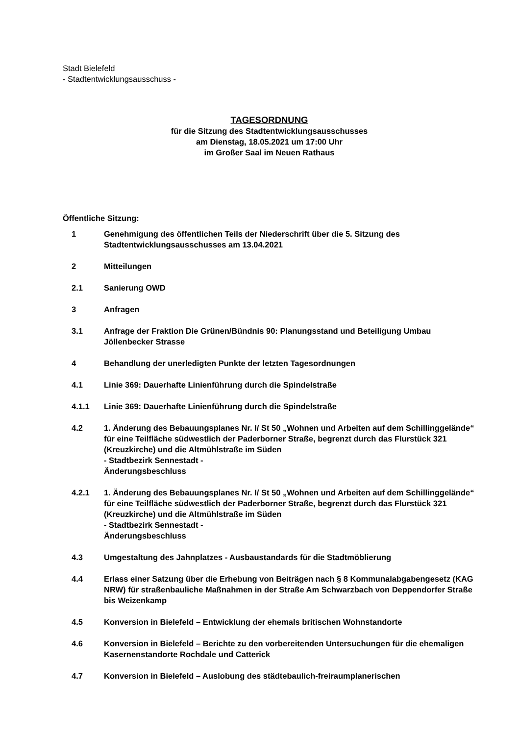Stadt Bielefeld
- Stadtentwicklungsausschuss -
TAGESORDNUNG
für die Sitzung des Stadtentwicklungsausschusses
am Dienstag, 18.05.2021 um 17:00 Uhr
im Großer Saal im Neuen Rathaus
Öffentliche Sitzung:
1 Genehmigung des öffentlichen Teils der Niederschrift über die 5. Sitzung des Stadtentwicklungsausschusses am 13.04.2021
2 Mitteilungen
2.1 Sanierung OWD
3 Anfragen
3.1 Anfrage der Fraktion Die Grünen/Bündnis 90: Planungsstand und Beteiligung Umbau Jöllenbecker Strasse
4 Behandlung der unerledigten Punkte der letzten Tagesordnungen
4.1 Linie 369: Dauerhafte Linienführung durch die Spindelstraße
4.1.1 Linie 369: Dauerhafte Linienführung durch die Spindelstraße
4.2 1. Änderung des Bebauungsplanes Nr. I/ St 50 „Wohnen und Arbeiten auf dem Schillinggelände“ für eine Teilfläche südwestlich der Paderborner Straße, begrenzt durch das Flurstück 321 (Kreuzkirche) und die Altmühlstraße im Süden
- Stadtbezirk Sennestadt -
Änderungsbeschluss
4.2.1 1. Änderung des Bebauungsplanes Nr. I/ St 50 „Wohnen und Arbeiten auf dem Schillinggelände“ für eine Teilfläche südwestlich der Paderborner Straße, begrenzt durch das Flurstück 321 (Kreuzkirche) und die Altmühlstraße im Süden
- Stadtbezirk Sennestadt -
Änderungsbeschluss
4.3 Umgestaltung des Jahnplatzes - Ausbaustandards für die Stadtmöblierung
4.4 Erlass einer Satzung über die Erhebung von Beiträgen nach § 8 Kommunalabgabengesetz (KAG NRW) für straßenbauliche Maßnahmen in der Straße Am Schwarzbach von Deppendorfer Straße bis Weizenkamp
4.5 Konversion in Bielefeld – Entwicklung der ehemals britischen Wohnstandorte
4.6 Konversion in Bielefeld – Berichte zu den vorbereitenden Untersuchungen für die ehemaligen Kasernenstandorte Rochdale und Catterick
4.7 Konversion in Bielefeld – Auslobung des städtebaulich-freiraumplanerischen